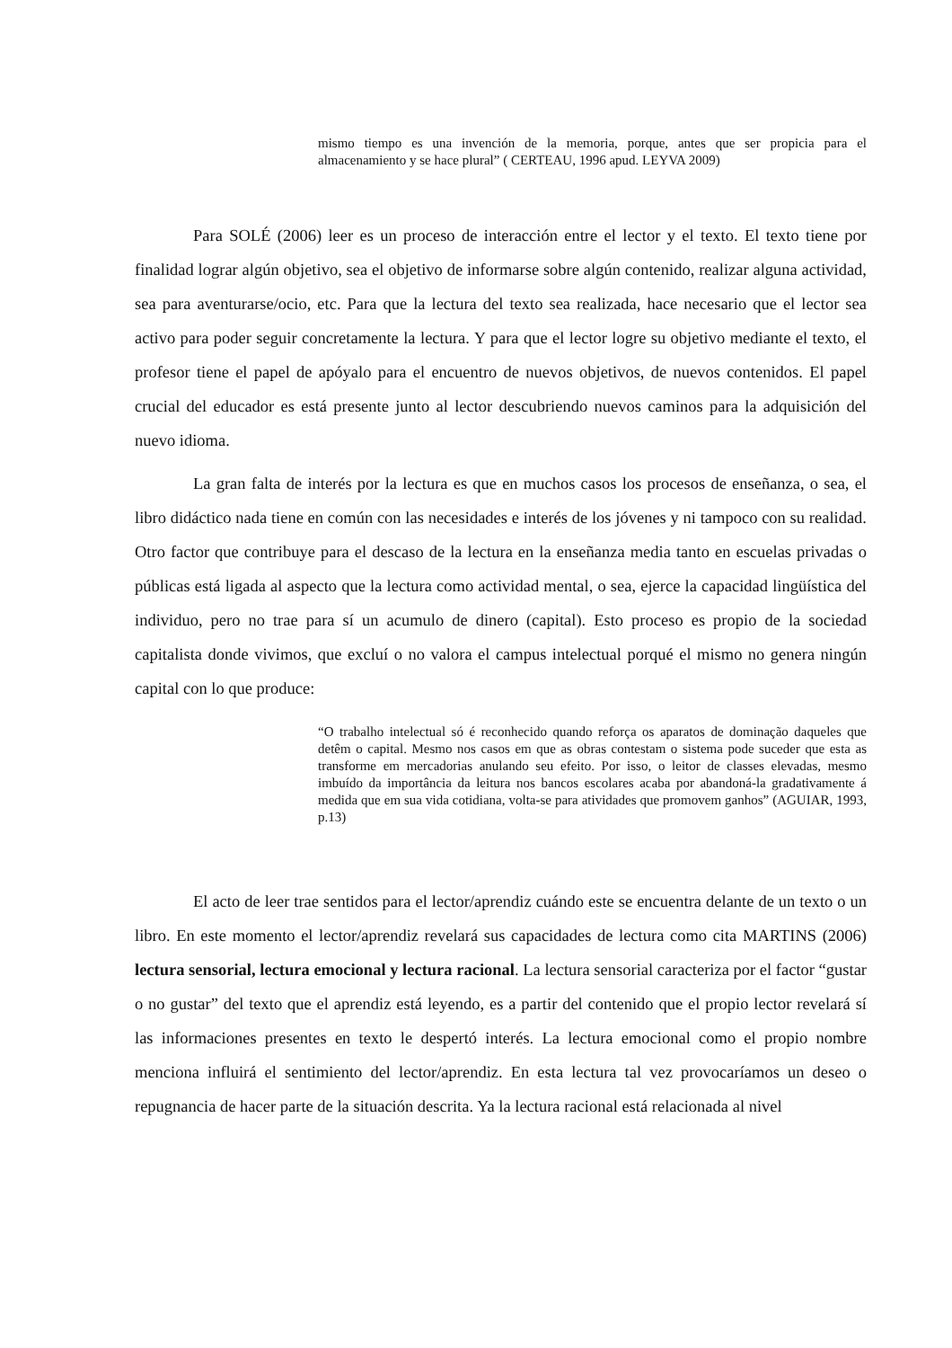mismo tiempo es una invención de la memoria, porque, antes que ser propicia para el almacenamiento y se hace plural” ( CERTEAU, 1996 apud. LEYVA 2009)
Para SOLÉ (2006) leer es un proceso de interacción entre el lector y el texto. El texto tiene por finalidad lograr algún objetivo, sea el objetivo de informarse sobre algún contenido, realizar alguna actividad, sea para aventurarse/ocio, etc. Para que la lectura del texto sea realizada, hace necesario que el lector sea activo para poder seguir concretamente la lectura. Y para que el lector logre su objetivo mediante el texto, el profesor tiene el papel de apóyalo para el encuentro de nuevos objetivos, de nuevos contenidos. El papel crucial del educador es está presente junto al lector descubriendo nuevos caminos para la adquisición del nuevo idioma.
La gran falta de interés por la lectura es que en muchos casos los procesos de enseñanza, o sea, el libro didáctico nada tiene en común con las necesidades e interés de los jóvenes y ni tampoco con su realidad. Otro factor que contribuye para el descaso de la lectura en la enseñanza media tanto en escuelas privadas o públicas está ligada al aspecto que la lectura como actividad mental, o sea, ejerce la capacidad lingüística del individuo, pero no trae para sí un acumulo de dinero (capital). Esto proceso es propio de la sociedad capitalista donde vivimos, que excluí o no valora el campus intelectual porqué el mismo no genera ningún capital con lo que produce:
“O trabalho intelectual só é reconhecido quando reforça os aparatos de dominação daqueles que detêm o capital. Mesmo nos casos em que as obras contestam o sistema pode suceder que esta as transforme em mercadorias anulando seu efeito. Por isso, o leitor de classes elevadas, mesmo imbuído da importância da leitura nos bancos escolares acaba por abandoná-la gradativamente á medida que em sua vida cotidiana, volta-se para atividades que promovem ganhos” (AGUIAR, 1993, p.13)
El acto de leer trae sentidos para el lector/aprendiz cuándo este se encuentra delante de un texto o un libro. En este momento el lector/aprendiz revelará sus capacidades de lectura como cita MARTINS (2006) lectura sensorial, lectura emocional y lectura racional. La lectura sensorial caracteriza por el factor “gustar o no gustar” del texto que el aprendiz está leyendo, es a partir del contenido que el propio lector revelará sí las informaciones presentes en texto le despertó interés. La lectura emocional como el propio nombre menciona influirá el sentimiento del lector/aprendiz. En esta lectura tal vez provocaríamos un deseo o repugnancia de hacer parte de la situación descrita. Ya la lectura racional está relacionada al nivel